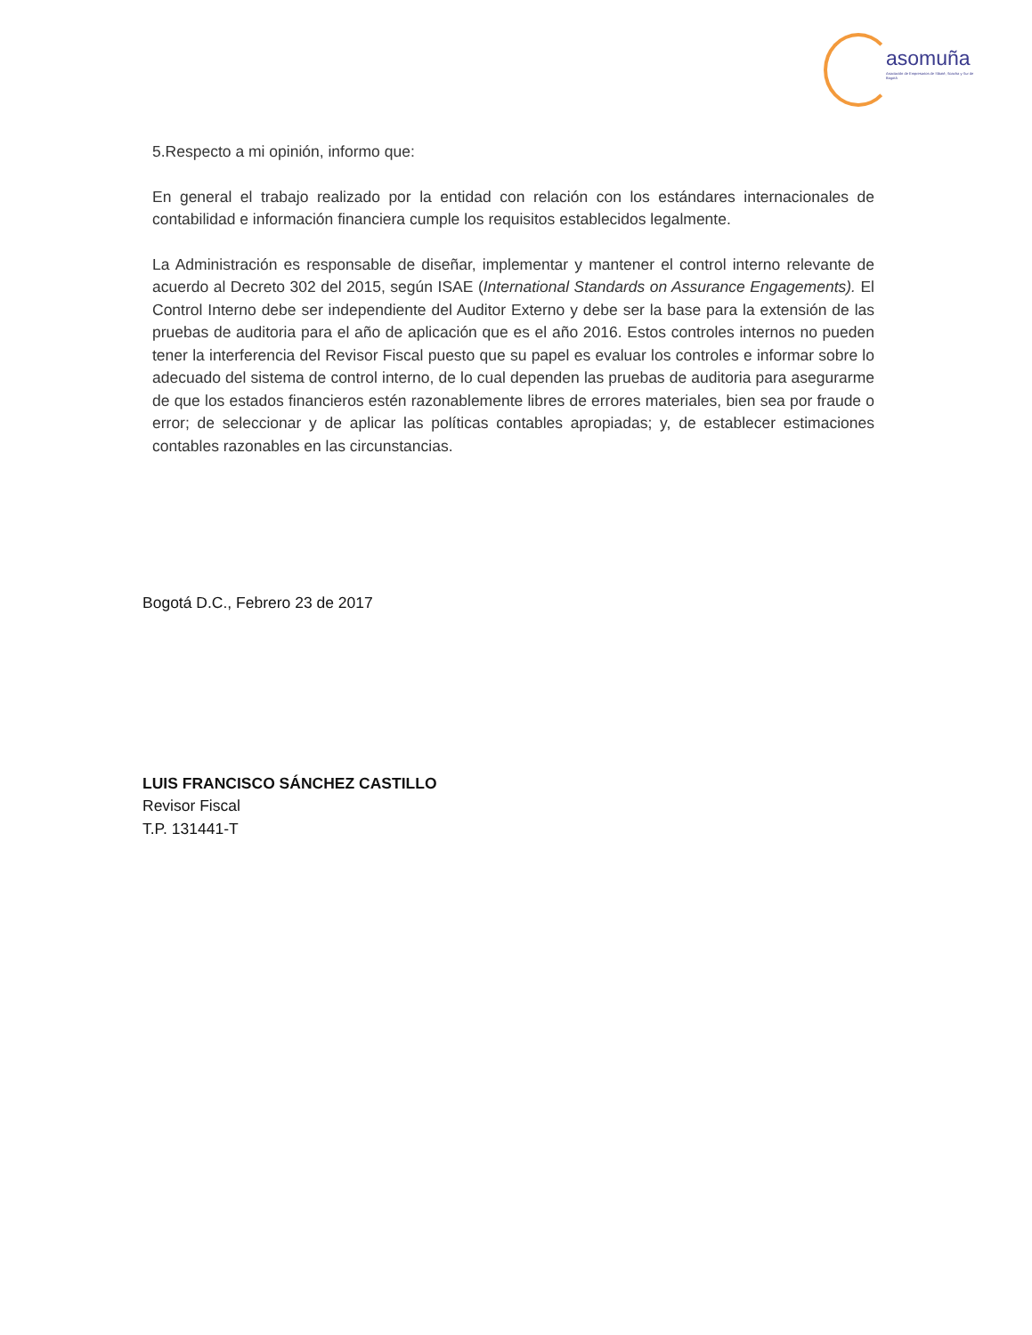asomuña
Asociación de Empresarios de Sibaté, Soacha y Sur de Bogotá
5.Respecto a mi opinión, informo que:
En general el trabajo realizado por la entidad con relación con los estándares internacionales de contabilidad e información financiera cumple los requisitos establecidos legalmente.
La Administración es responsable de diseñar, implementar y mantener el control interno relevante de acuerdo al Decreto 302 del 2015, según ISAE (International Standards on Assurance Engagements). El Control Interno debe ser independiente del Auditor Externo y debe ser la base para la extensión de las pruebas de auditoria para el año de aplicación que es el año 2016. Estos controles internos no pueden tener la interferencia del Revisor Fiscal puesto que su papel es evaluar los controles e informar sobre lo adecuado del sistema de control interno, de lo cual dependen las pruebas de auditoria para asegurarme de que los estados financieros estén razonablemente libres de errores materiales, bien sea por fraude o error; de seleccionar y de aplicar las políticas contables apropiadas; y, de establecer estimaciones contables razonables en las circunstancias.
Bogotá D.C., Febrero 23 de 2017
LUIS FRANCISCO SÁNCHEZ CASTILLO
Revisor Fiscal
T.P. 131441-T